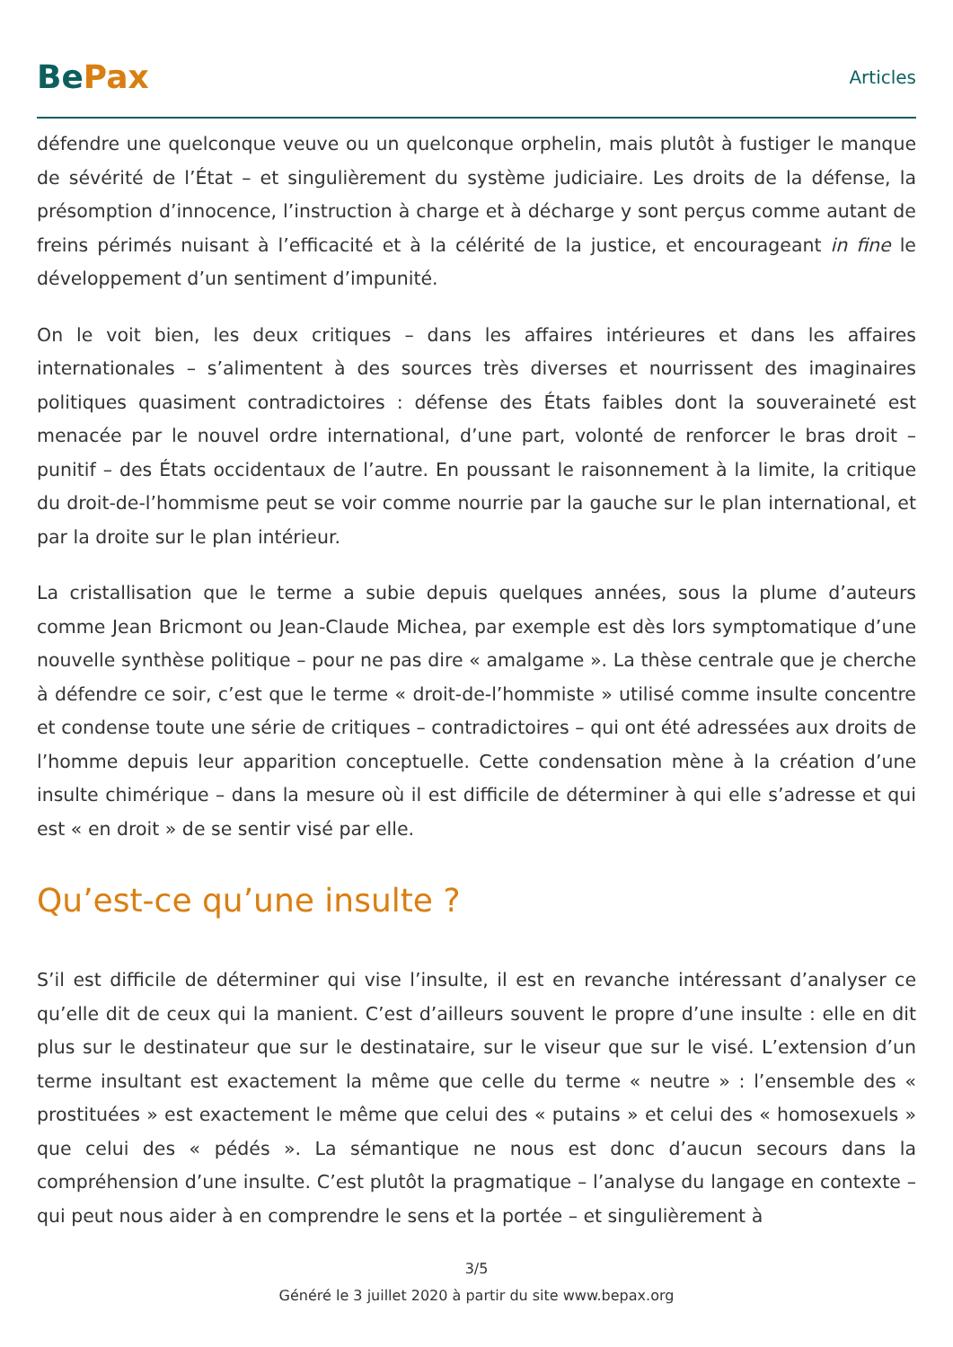Be Pax
Articles
défendre une quelconque veuve ou un quelconque orphelin, mais plutôt à fustiger le manque de sévérité de l’État – et singulièrement du système judiciaire. Les droits de la défense, la présomption d’innocence, l’instruction à charge et à décharge y sont perçus comme autant de freins périmés nuisant à l’efficacité et à la célérité de la justice, et encourageant in fine le développement d’un sentiment d’impunité.
On le voit bien, les deux critiques – dans les affaires intérieures et dans les affaires internationales – s’alimentent à des sources très diverses et nourrissent des imaginaires politiques quasiment contradictoires : défense des États faibles dont la souveraineté est menacée par le nouvel ordre international, d’une part, volonté de renforcer le bras droit – punitif – des États occidentaux de l’autre. En poussant le raisonnement à la limite, la critique du droit-de-l’hommisme peut se voir comme nourrie par la gauche sur le plan international, et par la droite sur le plan intérieur.
La cristallisation que le terme a subie depuis quelques années, sous la plume d’auteurs comme Jean Bricmont ou Jean-Claude Michea, par exemple est dès lors symptomatique d’une nouvelle synthèse politique – pour ne pas dire « amalgame ». La thèse centrale que je cherche à défendre ce soir, c’est que le terme « droit-de-l’hommiste » utilisé comme insulte concentre et condense toute une série de critiques – contradictoires – qui ont été adressées aux droits de l’homme depuis leur apparition conceptuelle. Cette condensation mène à la création d’une insulte chimérique – dans la mesure où il est difficile de déterminer à qui elle s’adresse et qui est « en droit » de se sentir visé par elle.
Qu’est-ce qu’une insulte ?
S’il est difficile de déterminer qui vise l’insulte, il est en revanche intéressant d’analyser ce qu’elle dit de ceux qui la manient. C’est d’ailleurs souvent le propre d’une insulte : elle en dit plus sur le destinateur que sur le destinataire, sur le viseur que sur le visé. L’extension d’un terme insultant est exactement la même que celle du terme « neutre » : l’ensemble des « prostituées » est exactement le même que celui des « putains » et celui des « homosexuels » que celui des « pédés ». La sémantique ne nous est donc d’aucun secours dans la compréhension d’une insulte. C’est plutôt la pragmatique – l’analyse du langage en contexte – qui peut nous aider à en comprendre le sens et la portée – et singulièrement à
3/5
Généré le 3 juillet 2020 à partir du site www.bepax.org